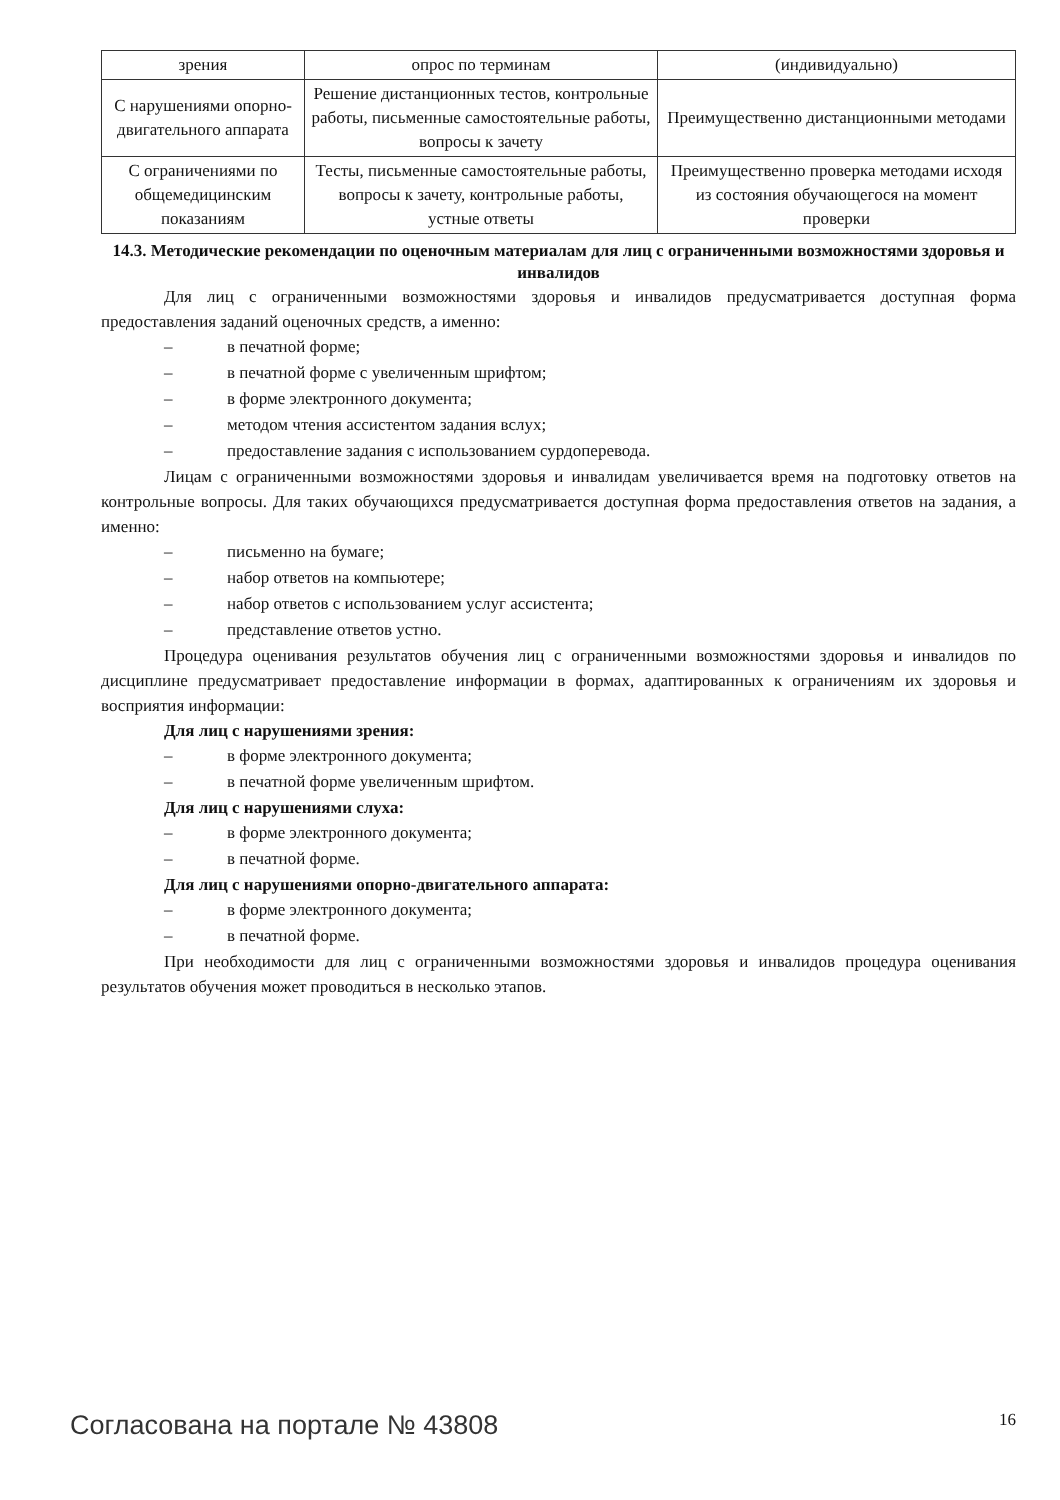| зрения | опрос по терминам | (индивидуально) |
| С нарушениями опорно-двигательного аппарата | Решение дистанционных тестов, контрольные работы, письменные самостоятельные работы, вопросы к зачету | Преимущественно дистанционными методами |
| С ограничениями по общемедицинским показаниям | Тесты, письменные самостоятельные работы, вопросы к зачету, контрольные работы, устные ответы | Преимущественно проверка методами исходя из состояния обучающегося на момент проверки |
14.3. Методические рекомендации по оценочным материалам для лиц с ограниченными возможностями здоровья и инвалидов
Для лиц с ограниченными возможностями здоровья и инвалидов предусматривается доступная форма предоставления заданий оценочных средств, а именно:
– в печатной форме;
– в печатной форме с увеличенным шрифтом;
– в форме электронного документа;
– методом чтения ассистентом задания вслух;
– предоставление задания с использованием сурдоперевода.
Лицам с ограниченными возможностями здоровья и инвалидам увеличивается время на подготовку ответов на контрольные вопросы. Для таких обучающихся предусматривается доступная форма предоставления ответов на задания, а именно:
– письменно на бумаге;
– набор ответов на компьютере;
– набор ответов с использованием услуг ассистента;
– представление ответов устно.
Процедура оценивания результатов обучения лиц с ограниченными возможностями здоровья и инвалидов по дисциплине предусматривает предоставление информации в формах, адаптированных к ограничениям их здоровья и восприятия информации:
Для лиц с нарушениями зрения:
– в форме электронного документа;
– в печатной форме увеличенным шрифтом.
Для лиц с нарушениями слуха:
– в форме электронного документа;
– в печатной форме.
Для лиц с нарушениями опорно-двигательного аппарата:
– в форме электронного документа;
– в печатной форме.
При необходимости для лиц с ограниченными возможностями здоровья и инвалидов процедура оценивания результатов обучения может проводиться в несколько этапов.
Согласована на портале № 43808 16